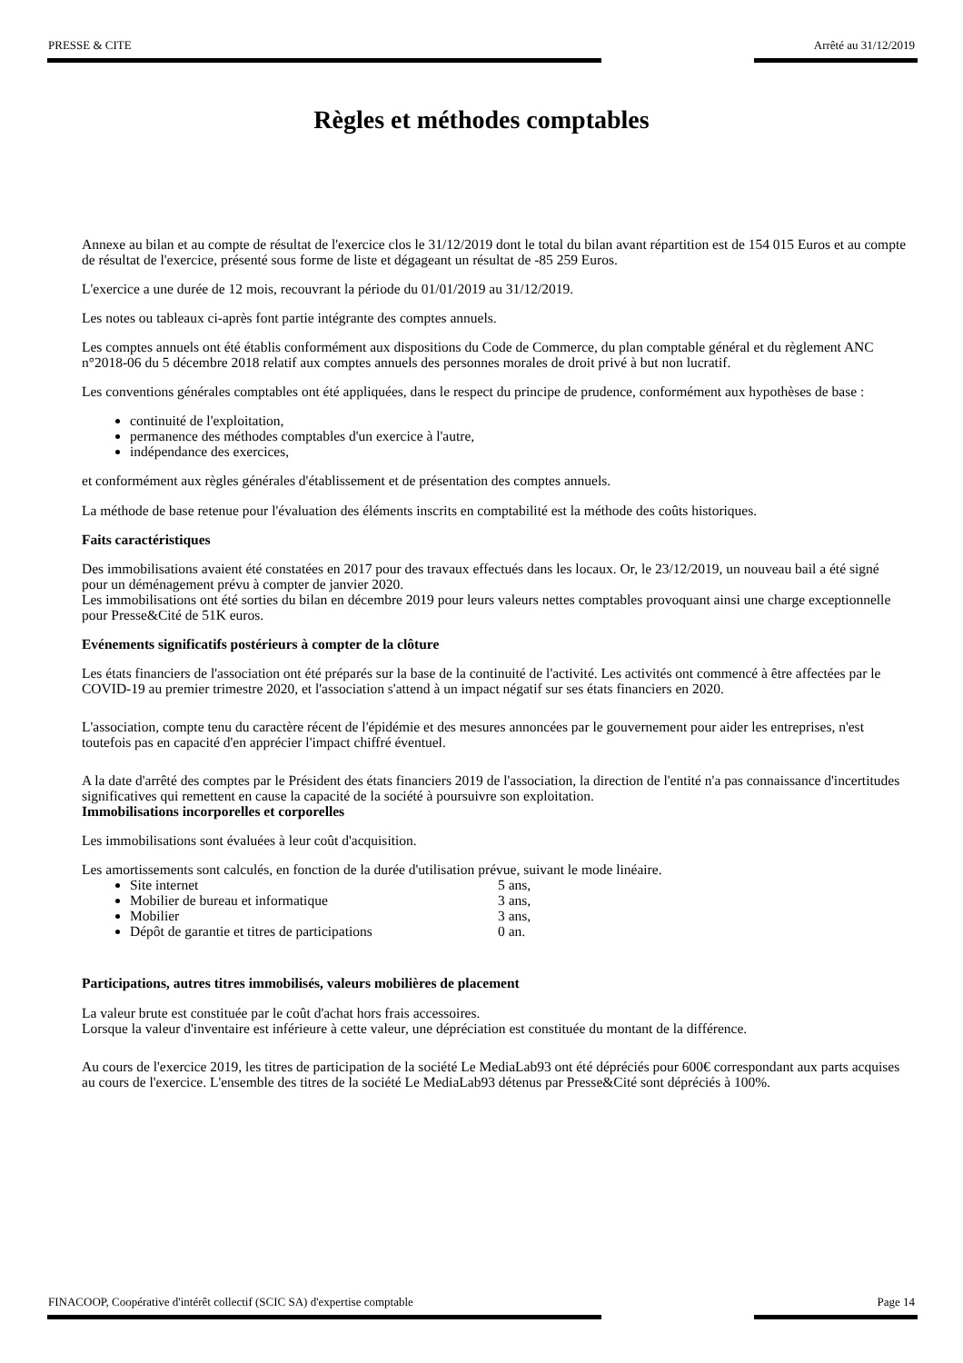PRESSE & CITE Arrêté au 31/12/2019
Règles et méthodes comptables
Annexe au bilan et au compte de résultat de l'exercice clos le 31/12/2019 dont le total du bilan avant répartition est de 154 015 Euros et au compte de résultat de l'exercice, présenté sous forme de liste et dégageant un résultat de -85 259 Euros.
L'exercice a une durée de 12 mois, recouvrant la période du 01/01/2019 au 31/12/2019.
Les notes ou tableaux ci-après font partie intégrante des comptes annuels.
Les comptes annuels ont été établis conformément aux dispositions du Code de Commerce, du plan comptable général et du règlement ANC n°2018-06 du 5 décembre 2018 relatif aux comptes annuels des personnes morales de droit privé à but non lucratif.
Les conventions générales comptables ont été appliquées, dans le respect du principe de prudence, conformément aux hypothèses de base :
continuité de l'exploitation,
permanence des méthodes comptables d'un exercice à l'autre,
indépendance des exercices,
et conformément aux règles générales d'établissement et de présentation des comptes annuels.
La méthode de base retenue pour l'évaluation des éléments inscrits en comptabilité est la méthode des coûts historiques.
Faits caractéristiques
Des immobilisations avaient été constatées en 2017 pour des travaux effectués dans les locaux. Or, le 23/12/2019, un nouveau bail a été signé pour un déménagement prévu à compter de janvier 2020.
Les immobilisations ont été sorties du bilan en décembre 2019 pour leurs valeurs nettes comptables provoquant ainsi une charge exceptionnelle pour Presse&Cité de 51K euros.
Evénements significatifs postérieurs à compter de la clôture
Les états financiers de l'association ont été préparés sur la base de la continuité de l'activité. Les activités ont commencé à être affectées par le COVID-19 au premier trimestre 2020, et l'association s'attend à un impact négatif sur ses états financiers en 2020.
L'association, compte tenu du caractère récent de l'épidémie et des mesures annoncées par le gouvernement pour aider les entreprises, n'est toutefois pas en capacité d'en apprécier l'impact chiffré éventuel.
A la date d'arrêté des comptes par le Président des états financiers 2019 de l'association, la direction de l'entité n'a pas connaissance d'incertitudes significatives qui remettent en cause la capacité de la société à poursuivre son exploitation.
Immobilisations incorporelles et corporelles
Les immobilisations sont évaluées à leur coût d'acquisition.
Les amortissements sont calculés, en fonction de la durée d'utilisation prévue, suivant le mode linéaire.
Site internet 5 ans,
Mobilier de bureau et informatique 3 ans,
Mobilier 3 ans,
Dépôt de garantie et titres de participations 0 an.
Participations, autres titres immobilisés, valeurs mobilières de placement
La valeur brute est constituée par le coût d'achat hors frais accessoires.
Lorsque la valeur d'inventaire est inférieure à cette valeur, une dépréciation est constituée du montant de la différence.
Au cours de l'exercice 2019, les titres de participation de la société Le MediaLab93 ont été dépréciés pour 600€ correspondant aux parts acquises au cours de l'exercice. L'ensemble des titres de la société Le MediaLab93 détenus par Presse&Cité sont dépréciés à 100%.
FINACOOP, Coopérative d'intérêt collectif (SCIC SA) d'expertise comptable Page 14